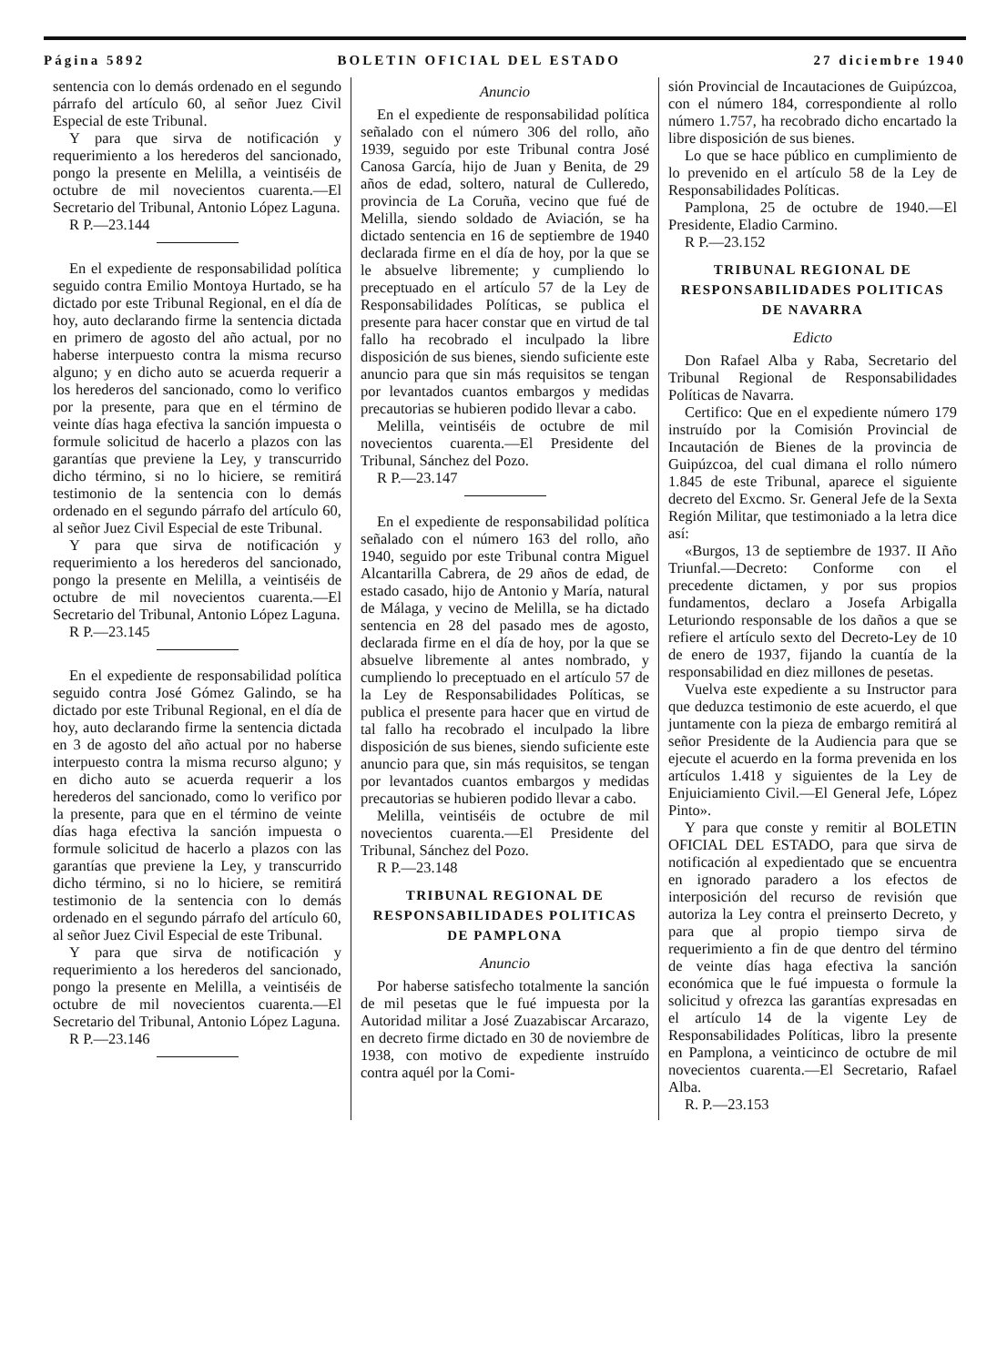Página 5892 BOLETIN OFICIAL DEL ESTADO 27 diciembre 1940
sentencia con lo demás ordenado en el segundo párrafo del artículo 60, al señor Juez Civil Especial de este Tribunal.
Y para que sirva de notificación y requerimiento a los herederos del sancionado, pongo la presente en Melilla, a veintiséis de octubre de mil novecientos cuarenta.—El Secretario del Tribunal, Antonio López Laguna.
R P.—23.144
En el expediente de responsabilidad política seguido contra Emilio Montoya Hurtado, se ha dictado por este Tribunal Regional, en el día de hoy, auto declarando firme la sentencia dictada en primero de agosto del año actual, por no haberse interpuesto contra la misma recurso alguno; y en dicho auto se acuerda requerir a los herederos del sancionado, como lo verifico por la presente, para que en el término de veinte días haga efectiva la sanción impuesta o formule solicitud de hacerlo a plazos con las garantías que previene la Ley, y transcurrido dicho término, si no lo hiciere, se remitirá testimonio de la sentencia con lo demás ordenado en el segundo párrafo del artículo 60, al señor Juez Civil Especial de este Tribunal.
Y para que sirva de notificación y requerimiento a los herederos del sancionado, pongo la presente en Melilla, a veintiséis de octubre de mil novecientos cuarenta.—El Secretario del Tribunal, Antonio López Laguna.
R P.—23.145
En el expediente de responsabilidad política seguido contra José Gómez Galindo, se ha dictado por este Tribunal Regional, en el día de hoy, auto declarando firme la sentencia dictada en 3 de agosto del año actual por no haberse interpuesto contra la misma recurso alguno; y en dicho auto se acuerda requerir a los herederos del sancionado, como lo verifico por la presente, para que en el término de veinte días haga efectiva la sanción impuesta o formule solicitud de hacerlo a plazos con las garantías que previene la Ley, y transcurrido dicho término, si no lo hiciere, se remitirá testimonio de la sentencia con lo demás ordenado en el segundo párrafo del artículo 60, al señor Juez Civil Especial de este Tribunal.
Y para que sirva de notificación y requerimiento a los herederos del sancionado, pongo la presente en Melilla, a veintiséis de octubre de mil novecientos cuarenta.—El Secretario del Tribunal, Antonio López Laguna.
R P.—23.146
Anuncio
En el expediente de responsabilidad política señalado con el número 306 del rollo, año 1939, seguido por este Tribunal contra José Canosa García, hijo de Juan y Benita, de 29 años de edad, soltero, natural de Culleredo, provincia de La Coruña, vecino que fué de Melilla, siendo soldado de Aviación, se ha dictado sentencia en 16 de septiembre de 1940 declarada firme en el día de hoy, por la que se le absuelve libremente; y cumpliendo lo preceptuado en el artículo 57 de la Ley de Responsabilidades Políticas, se publica el presente para hacer constar que en virtud de tal fallo ha recobrado el inculpado la libre disposición de sus bienes, siendo suficiente este anuncio para que sin más requisitos se tengan por levantados cuantos embargos y medidas precautorias se hubieren podido llevar a cabo.
Melilla, veintiséis de octubre de mil novecientos cuarenta.—El Presidente del Tribunal, Sánchez del Pozo.
R P.—23.147
En el expediente de responsabilidad política señalado con el número 163 del rollo, año 1940, seguido por este Tribunal contra Miguel Alcantarilla Cabrera, de 29 años de edad, de estado casado, hijo de Antonio y María, natural de Málaga, y vecino de Melilla, se ha dictado sentencia en 28 del pasado mes de agosto, declarada firme en el día de hoy, por la que se absuelve libremente al antes nombrado, y cumpliendo lo preceptuado en el artículo 57 de la Ley de Responsabilidades Políticas, se publica el presente para hacer que en virtud de tal fallo ha recobrado el inculpado la libre disposición de sus bienes, siendo suficiente este anuncio para que, sin más requisitos, se tengan por levantados cuantos embargos y medidas precautorias se hubieren podido llevar a cabo.
Melilla, veintiséis de octubre de mil novecientos cuarenta.—El Presidente del Tribunal, Sánchez del Pozo.
R P.—23.148
TRIBUNAL REGIONAL DE RESPONSABILIDADES POLITICAS DE PAMPLONA
Anuncio
Por haberse satisfecho totalmente la sanción de mil pesetas que le fué impuesta por la Autoridad militar a José Zuazabiscar Arcarazo, en decreto firme dictado en 30 de noviembre de 1938, con motivo de expediente instruído contra aquél por la Comi-
sión Provincial de Incautaciones de Guipúzcoa, con el número 184, correspondiente al rollo número 1.757, ha recobrado dicho encartado la libre disposición de sus bienes.
Lo que se hace público en cumplimiento de lo prevenido en el artículo 58 de la Ley de Responsabilidades Políticas.
Pamplona, 25 de octubre de 1940.—El Presidente, Eladio Carmino.
R P.—23.152
TRIBUNAL REGIONAL DE RESPONSABILIDADES POLITICAS DE NAVARRA
Edicto
Don Rafael Alba y Raba, Secretario del Tribunal Regional de Responsabilidades Políticas de Navarra.
Certifico: Que en el expediente número 179 instruído por la Comisión Provincial de Incautación de Bienes de la provincia de Guipúzcoa, del cual dimana el rollo número 1.845 de este Tribunal, aparece el siguiente decreto del Excmo. Sr. General Jefe de la Sexta Región Militar, que testimoniado a la letra dice así:
«Burgos, 13 de septiembre de 1937. II Año Triunfal.—Decreto: Conforme con el precedente dictamen, y por sus propios fundamentos, declaro a Josefa Arbigalla Leturiondo responsable de los daños a que se refiere el artículo sexto del Decreto-Ley de 10 de enero de 1937, fijando la cuantía de la responsabilidad en diez millones de pesetas.
Vuelva este expediente a su Instructor para que deduzca testimonio de este acuerdo, el que juntamente con la pieza de embargo remitirá al señor Presidente de la Audiencia para que se ejecute el acuerdo en la forma prevenida en los artículos 1.418 y siguientes de la Ley de Enjuiciamiento Civil.—El General Jefe, López Pinto».
Y para que conste y remitir al BOLETIN OFICIAL DEL ESTADO, para que sirva de notificación al expedientado que se encuentra en ignorado paradero a los efectos de interposición del recurso de revisión que autoriza la Ley contra el preinserto Decreto, y para que al propio tiempo sirva de requerimiento a fin de que dentro del término de veinte días haga efectiva la sanción económica que le fué impuesta o formule la solicitud y ofrezca las garantías expresadas en el artículo 14 de la vigente Ley de Responsabilidades Políticas, libro la presente en Pamplona, a veinticinco de octubre de mil novecientos cuarenta.—El Secretario, Rafael Alba.
R. P.—23.153